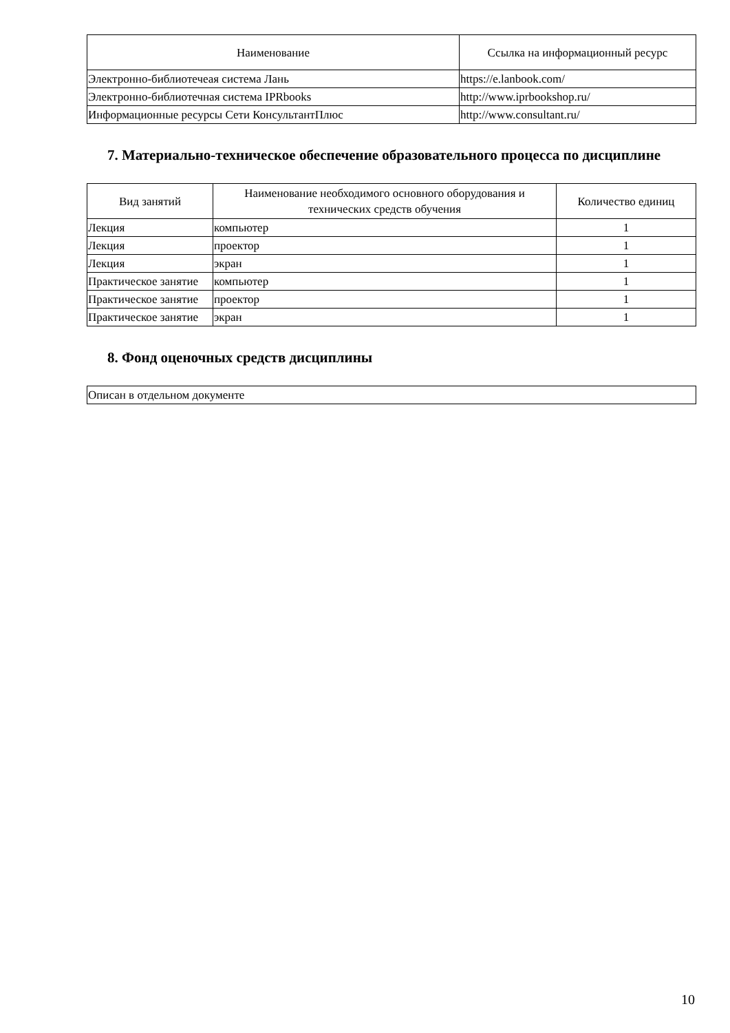| Наименование | Ссылка на информационный ресурс |
| --- | --- |
| Электронно-библиотечеая система Лань | https://e.lanbook.com/ |
| Электронно-библиотечная система IPRbooks | http://www.iprbookshop.ru/ |
| Информационные ресурсы Сети КонсультантПлюс | http://www.consultant.ru/ |
7. Материально-техническое обеспечение образовательного процесса по дисциплине
| Вид занятий | Наименование необходимого основного оборудования и технических средств обучения | Количество единиц |
| --- | --- | --- |
| Лекция | компьютер | 1 |
| Лекция | проектор | 1 |
| Лекция | экран | 1 |
| Практическое занятие | компьютер | 1 |
| Практическое занятие | проектор | 1 |
| Практическое занятие | экран | 1 |
8. Фонд оценочных средств дисциплины
| Описан в отдельном документе |
10